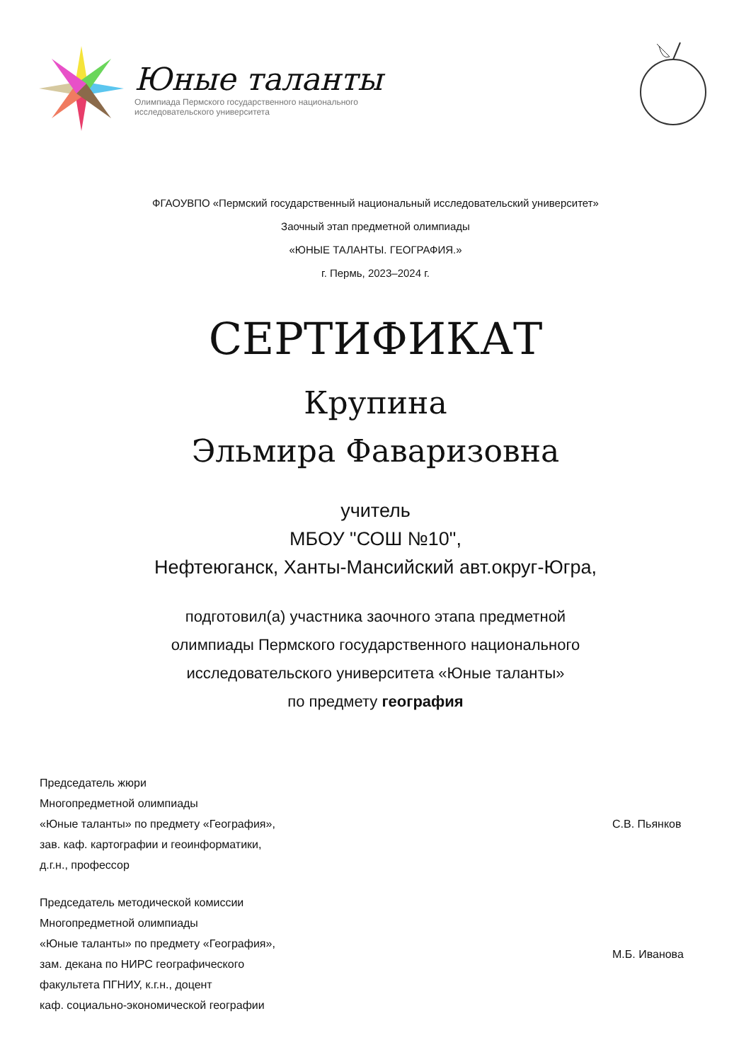Юные таланты
Олимпиада Пермского государственного национального
исследовательского университета
ФГАОУВПО «Пермский государственный национальный исследовательский университет»
Заочный этап предметной олимпиады
«ЮНЫЕ ТАЛАНТЫ. ГЕОГРАФИЯ.»
г. Пермь, 2023–2024 г.
СЕРТИФИКАТ
Крупина
Эльмира Фаваризовна
учитель
МБОУ "СОШ №10",
Нефтеюганск, Ханты-Мансийский авт.округ-Югра,
подготовил(а) участника заочного этапа предметной
олимпиады Пермского государственного национального
исследовательского университета «Юные таланты»
по предмету география
Председатель жюри
Многопредметной олимпиады
«Юные таланты» по предмету «География»,
зав. каф. картографии и геоинформатики,
д.г.н., профессор
С.В. Пьянков
Председатель методической комиссии
Многопредметной олимпиады
«Юные таланты» по предмету «География»,
зам. декана по НИРС географического
факультета ПГНИУ, к.г.н., доцент
каф. социально-экономической географии
М.Б. Иванова